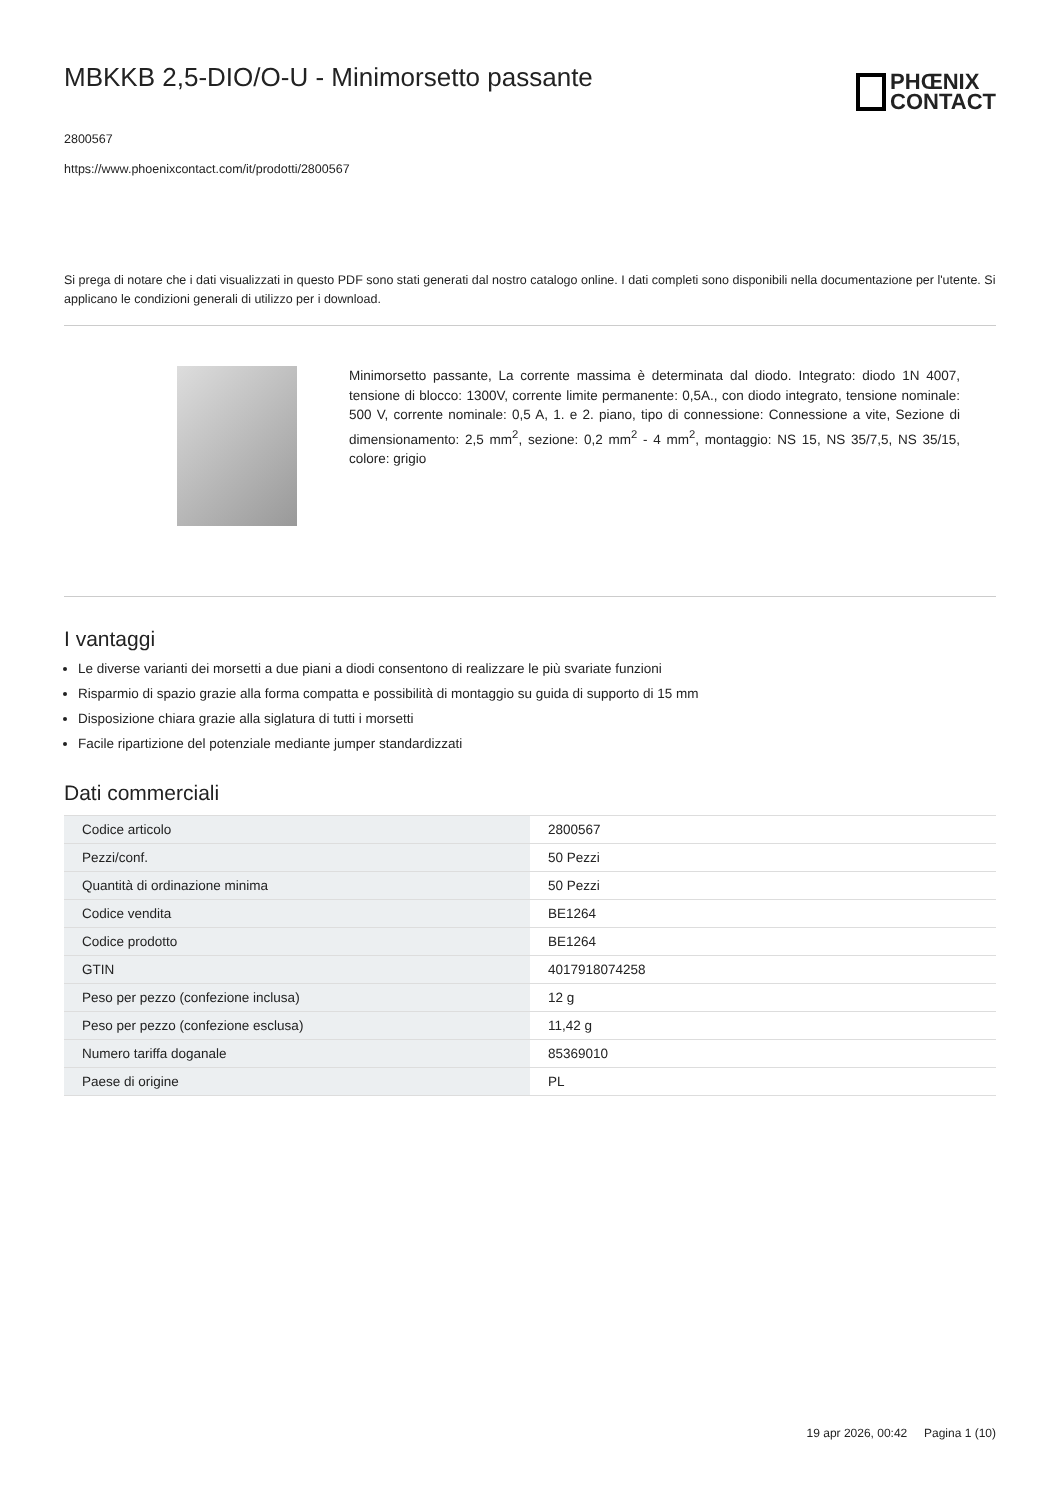MBKKB 2,5-DIO/O-U - Minimorsetto passante
PHŒNIX
CONTACT
2800567
https://www.phoenixcontact.com/it/prodotti/2800567
Si prega di notare che i dati visualizzati in questo PDF sono stati generati dal nostro catalogo online. I dati completi sono disponibili nella documentazione per l'utente. Si applicano le condizioni generali di utilizzo per i download.
Minimorsetto passante, La corrente massima è determinata dal diodo. Integrato: diodo 1N 4007, tensione di blocco: 1300V, corrente limite permanente: 0,5A., con diodo integrato, tensione nominale: 500 V, corrente nominale: 0,5 A, 1. e 2. piano, tipo di connessione: Connessione a vite, Sezione di dimensionamento: 2,5 mm<sup>2</sup>, sezione: 0,2 mm<sup>2</sup> - 4 mm<sup>2</sup>, montaggio: NS 15, NS 35/7,5, NS 35/15, colore: grigio
I vantaggi
Le diverse varianti dei morsetti a due piani a diodi consentono di realizzare le più svariate funzioni
Risparmio di spazio grazie alla forma compatta e possibilità di montaggio su guida di supporto di 15 mm
Disposizione chiara grazie alla siglatura di tutti i morsetti
Facile ripartizione del potenziale mediante jumper standardizzati
Dati commerciali
| Codice articolo | 2800567 |
| Pezzi/conf. | 50 Pezzi |
| Quantità di ordinazione minima | 50 Pezzi |
| Codice vendita | BE1264 |
| Codice prodotto | BE1264 |
| GTIN | 4017918074258 |
| Peso per pezzo (confezione inclusa) | 12 g |
| Peso per pezzo (confezione esclusa) | 11,42 g |
| Numero tariffa doganale | 85369010 |
| Paese di origine | PL |
19 apr 2026, 00:42 Pagina 1 (10)